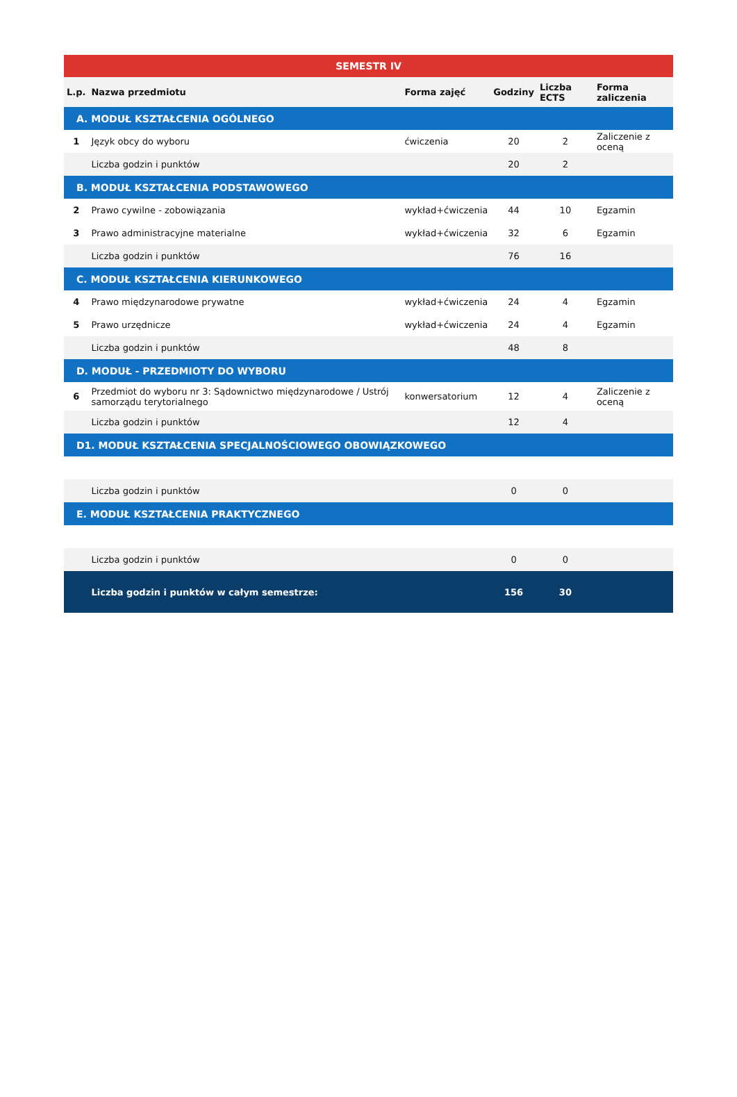| SEMESTR IV | | | | | |
| L.p. | Nazwa przedmiotu | Forma zajęć | Godziny | Liczba ECTS | Forma zaliczenia |
| A. MODUŁ KSZTAŁCENIA OGÓLNEGO | | | | | |
| 1 | Język obcy do wyboru | ćwiczenia | 20 | 2 | Zaliczenie z oceną |
| | Liczba godzin i punktów | | 20 | 2 | |
| B. MODUŁ KSZTAŁCENIA PODSTAWOWEGO | | | | | |
| 2 | Prawo cywilne - zobowiązania | wykład+ćwiczenia | 44 | 10 | Egzamin |
| 3 | Prawo administracyjne materialne | wykład+ćwiczenia | 32 | 6 | Egzamin |
| | Liczba godzin i punktów | | 76 | 16 | |
| C. MODUŁ KSZTAŁCENIA KIERUNKOWEGO | | | | | |
| 4 | Prawo międzynarodowe prywatne | wykład+ćwiczenia | 24 | 4 | Egzamin |
| 5 | Prawo urzędnicze | wykład+ćwiczenia | 24 | 4 | Egzamin |
| | Liczba godzin i punktów | | 48 | 8 | |
| D. MODUŁ - PRZEDMIOTY DO WYBORU | | | | | |
| 6 | Przedmiot do wyboru nr 3: Sądownictwo międzynarodowe / Ustrój samorządu terytorialnego | konwersatorium | 12 | 4 | Zaliczenie z oceną |
| | Liczba godzin i punktów | | 12 | 4 | |
| D1. MODUŁ KSZTAŁCENIA SPECJALNOŚCIOWEGO OBOWIĄZKOWEGO | | | | | |
| | Liczba godzin i punktów | | 0 | 0 | |
| E. MODUŁ KSZTAŁCENIA PRAKTYCZNEGO | | | | | |
| | Liczba godzin i punktów | | 0 | 0 | |
| | Liczba godzin i punktów w całym semestrze: | | 156 | 30 | |